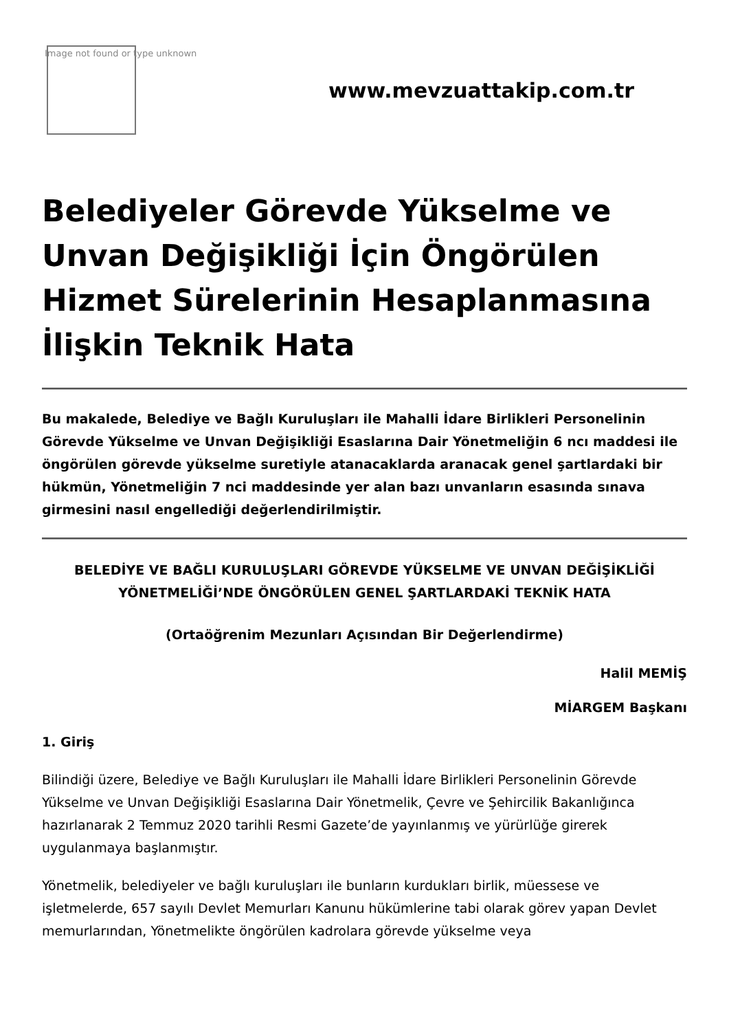Image not found or type unknown
www.mevzuattakip.com.tr
Belediyeler Görevde Yükselme ve Unvan Değişikliği İçin Öngörülen Hizmet Sürelerinin Hesaplanmasına İlişkin Teknik Hata
Bu makalede, Belediye ve Bağlı Kuruluşları ile Mahalli İdare Birlikleri Personelinin Görevde Yükselme ve Unvan Değişikliği Esaslarına Dair Yönetmeliğin 6 ncı maddesi ile öngörülen görevde yükselme suretiyle atanacaklarda aranacak genel şartlardaki bir hükmün, Yönetmeliğin 7 nci maddesinde yer alan bazı unvanların esasında sınava girmesini nasıl engellediği değerlendirilmiştir.
BELEDİYE VE BAĞLI KURULUŞLARI GÖREVDE YÜKSELME VE UNVAN DEĞİŞİKLİĞİ YÖNETMELİĞİ’NDE ÖNGÖRÜLEN GENEL ŞARTLARDAKİ TEKNİK HATA
(Ortaöğrenim Mezunları Açısından Bir Değerlendirme)
Halil MEMİŞ
MİARGEM Başkanı
1. Giriş
Bilindiği üzere, Belediye ve Bağlı Kuruluşları ile Mahalli İdare Birlikleri Personelinin Görevde Yükselme ve Unvan Değişikliği Esaslarına Dair Yönetmelik, Çevre ve Şehircilik Bakanlığınca hazırlanarak 2 Temmuz 2020 tarihli Resmi Gazete’de yayınlanmış ve yürürlüğe girerek uygulanmaya başlanmıştır.
Yönetmelik, belediyeler ve bağlı kuruluşları ile bunların kurdukları birlik, müessese ve işletmelerde, 657 sayılı Devlet Memurları Kanunu hükümlerine tabi olarak görev yapan Devlet memurlarından, Yönetmelikte öngörülen kadrolara görevde yükselme veya